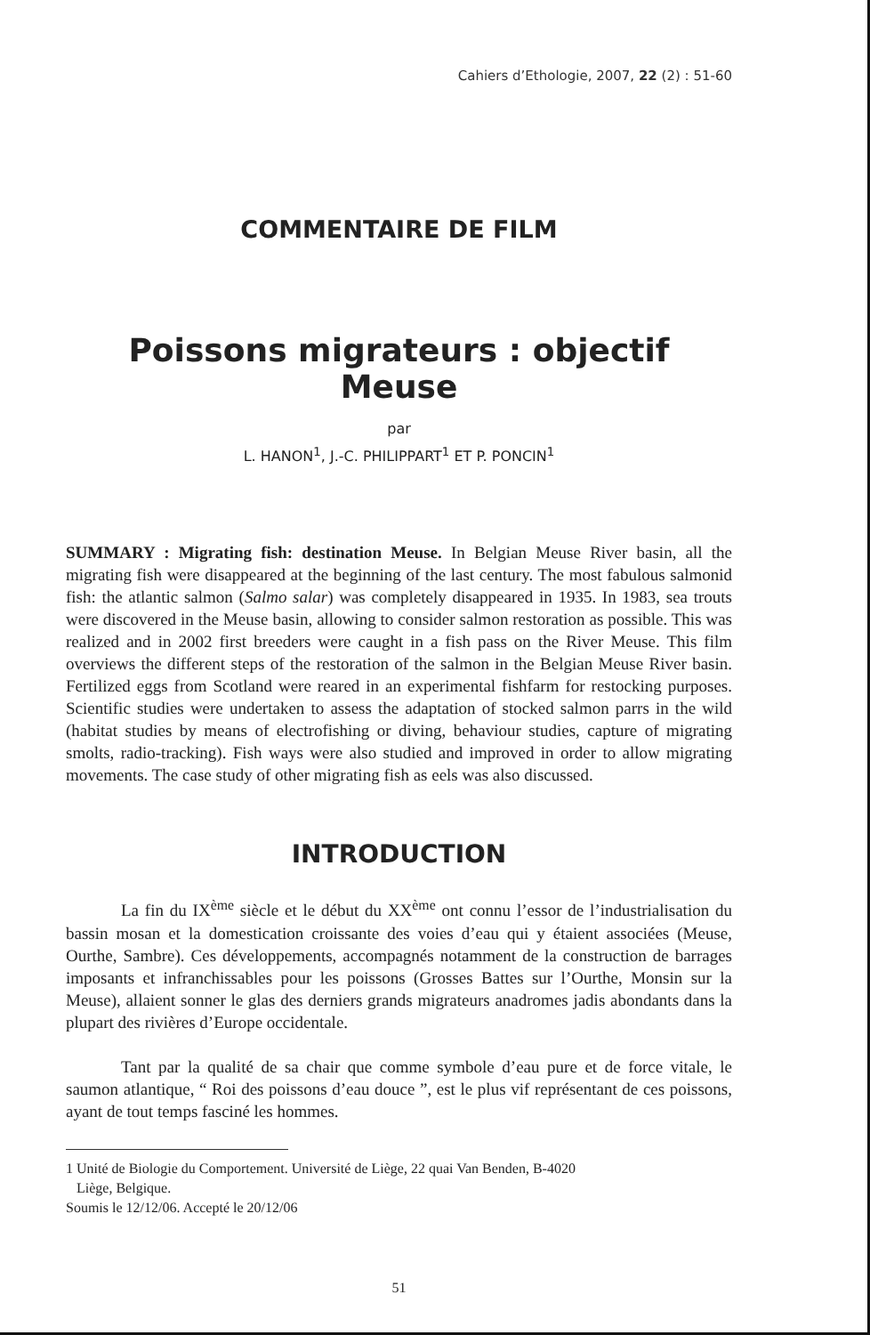Cahiers d’Ethologie, 2007, 22 (2) : 51-60
COMMENTAIRE DE FILM
Poissons migrateurs : objectif Meuse
par
L. HANON<sup>1</sup>, J.-C. PHILIPPART<sup>1</sup> ET P. PONCIN<sup>1</sup>
SUMMARY : Migrating fish: destination Meuse. In Belgian Meuse River basin, all the migrating fish were disappeared at the beginning of the last century. The most fabulous salmonid fish: the atlantic salmon (Salmo salar) was completely disappeared in 1935. In 1983, sea trouts were discovered in the Meuse basin, allowing to consider salmon restoration as possible. This was realized and in 2002 first breeders were caught in a fish pass on the River Meuse. This film overviews the different steps of the restoration of the salmon in the Belgian Meuse River basin. Fertilized eggs from Scotland were reared in an experimental fishfarm for restocking purposes. Scientific studies were undertaken to assess the adaptation of stocked salmon parrs in the wild (habitat studies by means of electrofishing or diving, behaviour studies, capture of migrating smolts, radio-tracking). Fish ways were also studied and improved in order to allow migrating movements. The case study of other migrating fish as eels was also discussed.
INTRODUCTION
La fin du IX<sup>ème</sup> siècle et le début du XX<sup>ème</sup> ont connu l’essor de l’industrialisation du bassin mosan et la domestication croissante des voies d’eau qui y étaient associées (Meuse, Ourthe, Sambre). Ces développements, accompagnés notamment de la construction de barrages imposants et infranchissables pour les poissons (Grosses Battes sur l’Ourthe, Monsin sur la Meuse), allaient sonner le glas des derniers grands migrateurs anadromes jadis abondants dans la plupart des rivières d’Europe occidentale.
Tant par la qualité de sa chair que comme symbole d’eau pure et de force vitale, le saumon atlantique, “ Roi des poissons d’eau douce ”, est le plus vif représentant de ces poissons, ayant de tout temps fasciné les hommes.
1 Unité de Biologie du Comportement. Université de Liège, 22 quai Van Benden, B-4020
Liège, Belgique.
Soumis le 12/12/06. Accepté le 20/12/06
51